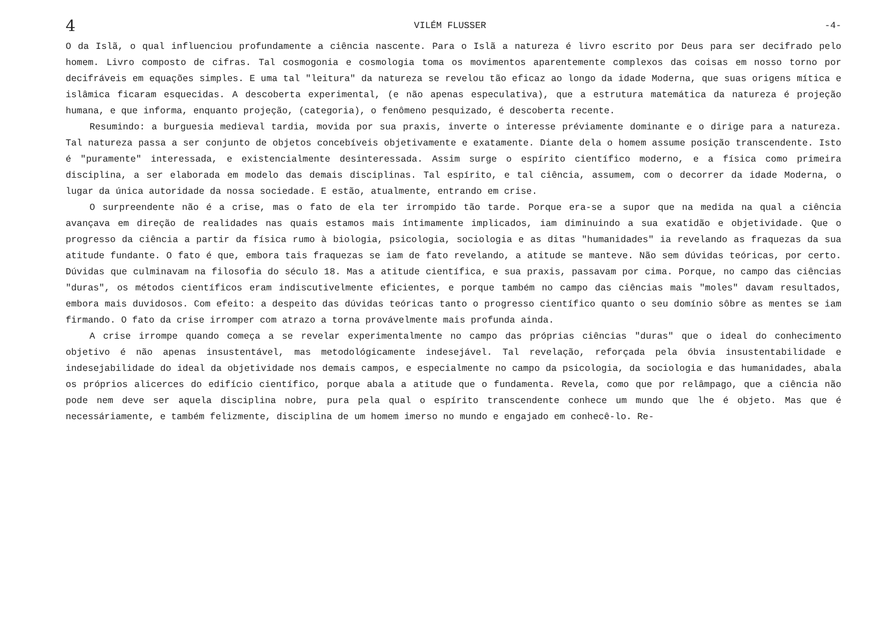4 VILÉM FLUSSER -4-
O da Islã, o qual influenciou profundamente a ciência nascente. Para o Islã a natureza é livro escrito por Deus para ser decifrado pelo homem. Livro composto de cifras. Tal cosmogonia e cosmologia toma os movimentos aparentemente complexos das coisas em nosso torno por decifráveis em equações simples. E uma tal "leitura" da natureza se revelou tão eficaz ao longo da idade Moderna, que suas origens mítica e islâmica ficaram esquecidas. A descoberta experimental, (e não apenas especulativa), que a estrutura matemática da natureza é projeção humana, e que informa, enquanto projeção, (categoria), o fenômeno pesquizado, é descoberta recente.
Resumindo: a burguesia medieval tardia, movida por sua praxis, inverte o interesse préviamente dominante e o dirige para a natureza. Tal natureza passa a ser conjunto de objetos concebíveis objetivamente e exatamente. Diante dela o homem assume posição transcendente. Isto é "puramente" interessada, e existencialmente desinteressada. Assim surge o espírito científico moderno, e a física como primeira disciplina, a ser elaborada em modelo das demais disciplinas. Tal espírito, e tal ciência, assumem, com o decorrer da idade Moderna, o lugar da única autoridade da nossa sociedade. E estão, atualmente, entrando em crise.
O surpreendente não é a crise, mas o fato de ela ter irrompido tão tarde. Porque era-se a supor que na medida na qual a ciência avançava em direção de realidades nas quais estamos mais íntimamente implicados, iam diminuindo a sua exatidão e objetividade. Que o progresso da ciência a partir da física rumo à biologia, psicologia, sociologia e as ditas "humanidades" ia revelando as fraquezas da sua atitude fundante. O fato é que, embora tais fraquezas se iam de fato revelando, a atitude se manteve. Não sem dúvidas teóricas, por certo. Dúvidas que culminavam na filosofia do século 18. Mas a atitude científica, e sua praxis, passavam por cima. Porque, no campo das ciências "duras", os métodos científicos eram indiscutivelmente eficientes, e porque também no campo das ciências mais "moles" davam resultados, embora mais duvidosos. Com efeito: a despeito das dúvidas teóricas tanto o progresso científico quanto o seu domínio sôbre as mentes se iam firmando. O fato da crise irromper com atrazo a torna provávelmente mais profunda ainda.
A crise irrompe quando começa a se revelar experimentalmente no campo das próprias ciências "duras" que o ideal do conhecimento objetivo é não apenas insustentável, mas metodológicamente indesejável. Tal revelação, reforçada pela óbvia insustentabilidade e indesejabilidade do ideal da objetividade nos demais campos, e especialmente no campo da psicologia, da sociologia e das humanidades, abala os próprios alicerces do edifício científico, porque abala a atitude que o fundamenta. Revela, como que por relâmpago, que a ciência não pode nem deve ser aquela disciplina nobre, pura pela qual o espírito transcendente conhece um mundo que lhe é objeto. Mas que é necessáriamente, e também felizmente, disciplina de um homem imerso no mundo e engajado em conhecê-lo. Re-